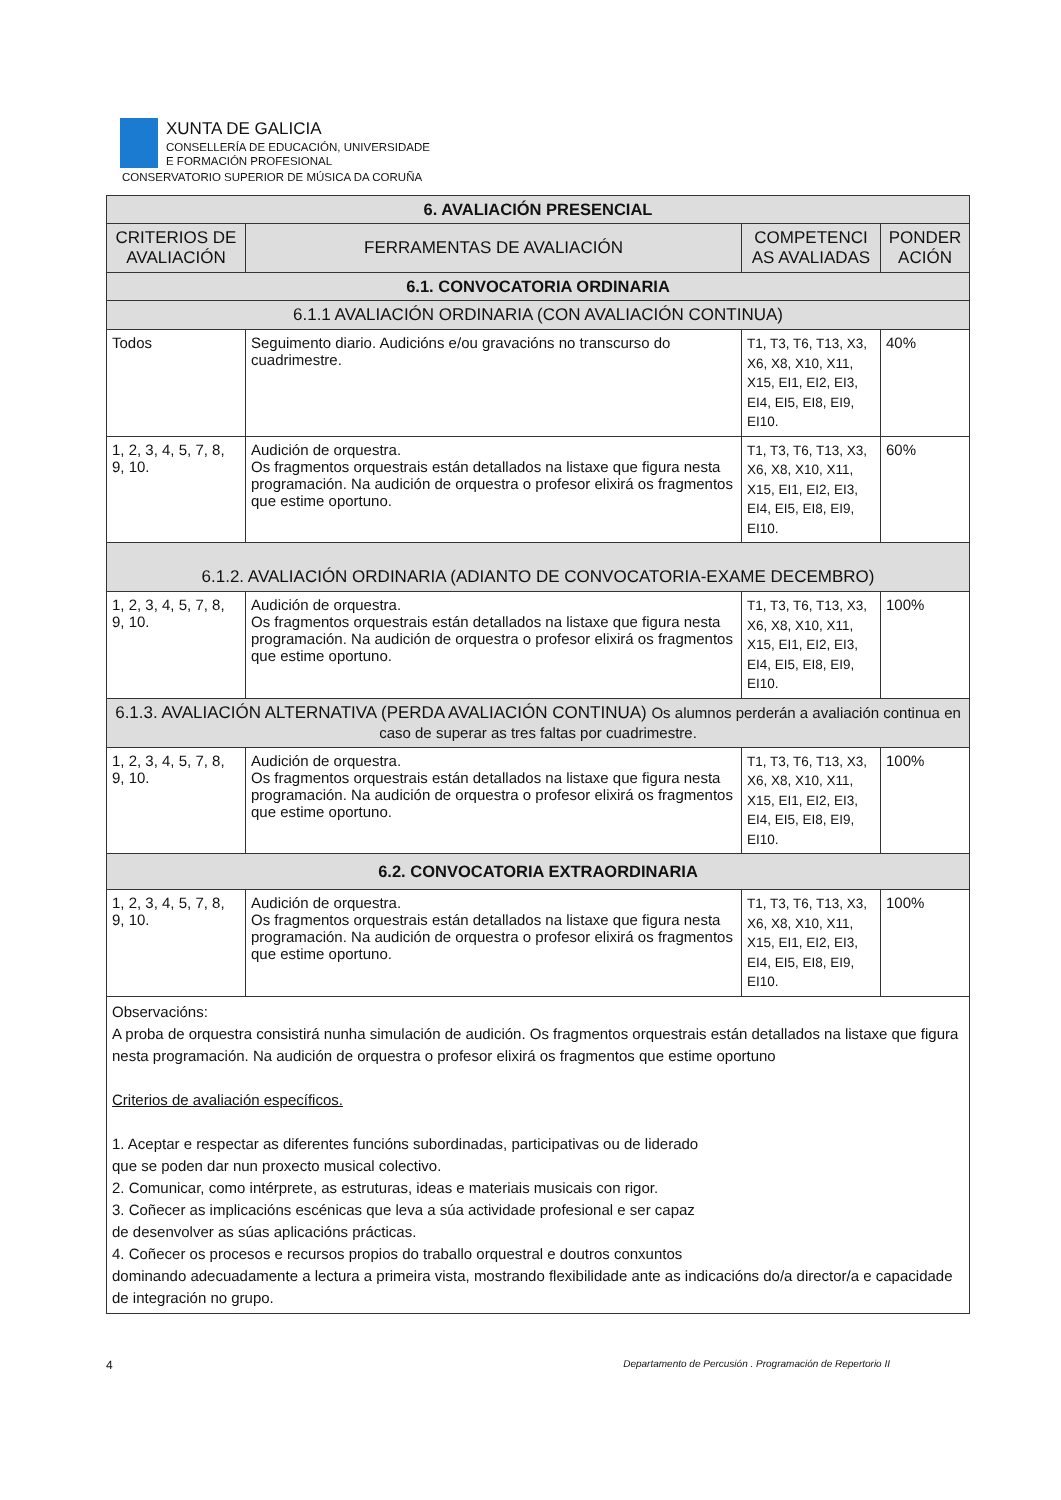XUNTA DE GALICIA
CONSELLERÍA DE EDUCACIÓN, UNIVERSIDADE
E FORMACIÓN PROFESIONAL
CONSERVATORIO SUPERIOR DE MÚSICA DA CORUÑA
| 6. AVALIACIÓN PRESENCIAL | | | |
| CRITERIOS DE AVALIACIÓN | FERRAMENTAS DE AVALIACIÓN | COMPETENCI AS AVALIADAS | PONDER ACIÓN |
| 6.1. CONVOCATORIA ORDINARIA | | | |
| 6.1.1 AVALIACIÓN ORDINARIA (CON AVALIACIÓN CONTINUA) | | | |
| Todos | Seguimento diario. Audicións e/ou gravacións no transcurso do cuadrimestre. | T1, T3, T6, T13, X3, X6, X8, X10, X11, X15, EI1, EI2, EI3, EI4, EI5, EI8, EI9, EI10. | 40% |
| 1, 2, 3, 4, 5, 7, 8, 9, 10. | Audición de orquestra. Os fragmentos orquestrais están detallados na listaxe que figura nesta programación. Na audición de orquestra o profesor elixirá os fragmentos que estime oportuno. | T1, T3, T6, T13, X3, X6, X8, X10, X11, X15, EI1, EI2, EI3, EI4, EI5, EI8, EI9, EI10. | 60% |
| 6.1.2. AVALIACIÓN ORDINARIA (ADIANTO DE CONVOCATORIA-EXAME DECEMBRO) | | | |
| 1, 2, 3, 4, 5, 7, 8, 9, 10. | Audición de orquestra. Os fragmentos orquestrais están detallados na listaxe que figura nesta programación. Na audición de orquestra o profesor elixirá os fragmentos que estime oportuno. | T1, T3, T6, T13, X3, X6, X8, X10, X11, X15, EI1, EI2, EI3, EI4, EI5, EI8, EI9, EI10. | 100% |
| 6.1.3. AVALIACIÓN ALTERNATIVA (PERDA AVALIACIÓN CONTINUA) Os alumnos perderán a avaliación continua en caso de superar as tres faltas por cuadrimestre. | | | |
| 1, 2, 3, 4, 5, 7, 8, 9, 10. | Audición de orquestra. Os fragmentos orquestrais están detallados na listaxe que figura nesta programación. Na audición de orquestra o profesor elixirá os fragmentos que estime oportuno. | T1, T3, T6, T13, X3, X6, X8, X10, X11, X15, EI1, EI2, EI3, EI4, EI5, EI8, EI9, EI10. | 100% |
| 6.2. CONVOCATORIA EXTRAORDINARIA | | | |
| 1, 2, 3, 4, 5, 7, 8, 9, 10. | Audición de orquestra. Os fragmentos orquestrais están detallados na listaxe que figura nesta programación. Na audición de orquestra o profesor elixirá os fragmentos que estime oportuno. | T1, T3, T6, T13, X3, X6, X8, X10, X11, X15, EI1, EI2, EI3, EI4, EI5, EI8, EI9, EI10. | 100% |
| Observacións: A proba de orquestra consistirá nunha simulación de audición. Os fragmentos orquestrais están detallados na listaxe que figura nesta programación. Na audición de orquestra o profesor elixirá os fragmentos que estime oportuno Criterios de avaliación específicos. 1. Aceptar e respectar as diferentes funcións subordinadas, participativas ou de liderado que se poden dar nun proxecto musical colectivo. 2. Comunicar, como intérprete, as estruturas, ideas e materiais musicais con rigor. 3. Coñecer as implicacións escénicas que leva a súa actividade profesional e ser capaz de desenvolver as súas aplicacións prácticas. 4. Coñecer os procesos e recursos propios do traballo orquestral e doutros conxuntos dominando adecuadamente a lectura a primeira vista, mostrando flexibilidade ante as indicacións do/a director/a e capacidade de integración no grupo. | | | |
4 Departamento de Percusión . Programación de Repertorio II